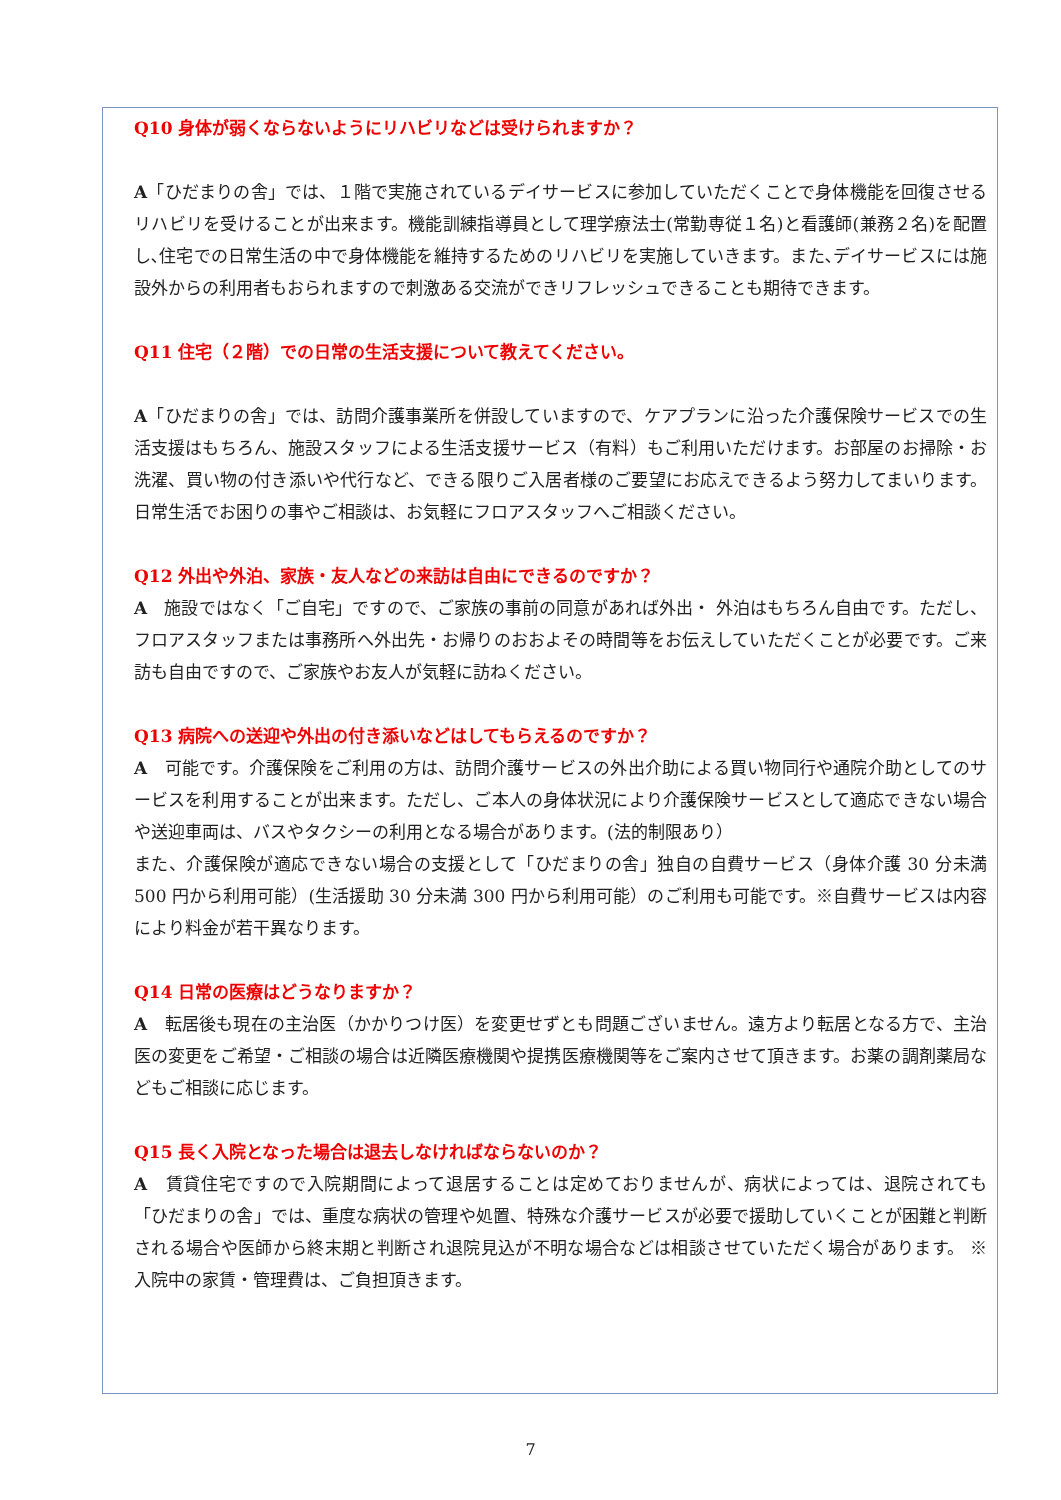Q10 身体が弱くならないようにリハビリなどは受けられますか？
A「ひだまりの舎」では、１階で実施されているデイサービスに参加していただくことで身体機能を回復させるリハビリを受けることが出来ます。機能訓練指導員として理学療法士(常勤専従１名)と看護師(兼務２名)を配置し､住宅での日常生活の中で身体機能を維持するためのリハビリを実施していきます。また､デイサービスには施設外からの利用者もおられますので刺激ある交流ができリフレッシュできることも期待できます。
Q11 住宅（２階）での日常の生活支援について教えてください。
A「ひだまりの舎」では、訪問介護事業所を併設していますので、ケアプランに沿った介護保険サービスでの生活支援はもちろん、施設スタッフによる生活支援サービス（有料）もご利用いただけます。お部屋のお掃除・お洗濯、買い物の付き添いや代行など、できる限りご入居者様のご要望にお応えできるよう努力してまいります。日常生活でお困りの事やご相談は、お気軽にフロアスタッフへご相談ください。
Q12 外出や外泊、家族・友人などの来訪は自由にできるのですか？
A　施設ではなく「ご自宅」ですので、ご家族の事前の同意があれば外出・ 外泊はもちろん自由です。ただし、フロアスタッフまたは事務所へ外出先・お帰りのおおよその時間等をお伝えしていただくことが必要です。ご来訪も自由ですので、ご家族やお友人が気軽に訪ねください。
Q13 病院への送迎や外出の付き添いなどはしてもらえるのですか？
A　可能です。介護保険をご利用の方は、訪問介護サービスの外出介助による買い物同行や通院介助としてのサービスを利用することが出来ます。ただし、ご本人の身体状況により介護保険サービスとして適応できない場合や送迎車両は、バスやタクシーの利用となる場合があります。(法的制限あり）
また、介護保険が適応できない場合の支援として「ひだまりの舎」独自の自費サービス（身体介護 30 分未満 500 円から利用可能）(生活援助 30 分未満 300 円から利用可能）のご利用も可能です。※自費サービスは内容により料金が若干異なります。
Q14 日常の医療はどうなりますか？
A　転居後も現在の主治医（かかりつけ医）を変更せずとも問題ございません。遠方より転居となる方で、主治医の変更をご希望・ご相談の場合は近隣医療機関や提携医療機関等をご案内させて頂きます。お薬の調剤薬局などもご相談に応じます。
Q15 長く入院となった場合は退去しなければならないのか？
A　賃貸住宅ですので入院期間によって退居することは定めておりませんが、病状によっては、退院されても「ひだまりの舎」では、重度な病状の管理や処置、特殊な介護サービスが必要で援助していくことが困難と判断される場合や医師から終末期と判断され退院見込が不明な場合などは相談させていただく場合があります。 ※入院中の家賃・管理費は、ご負担頂きます。
7